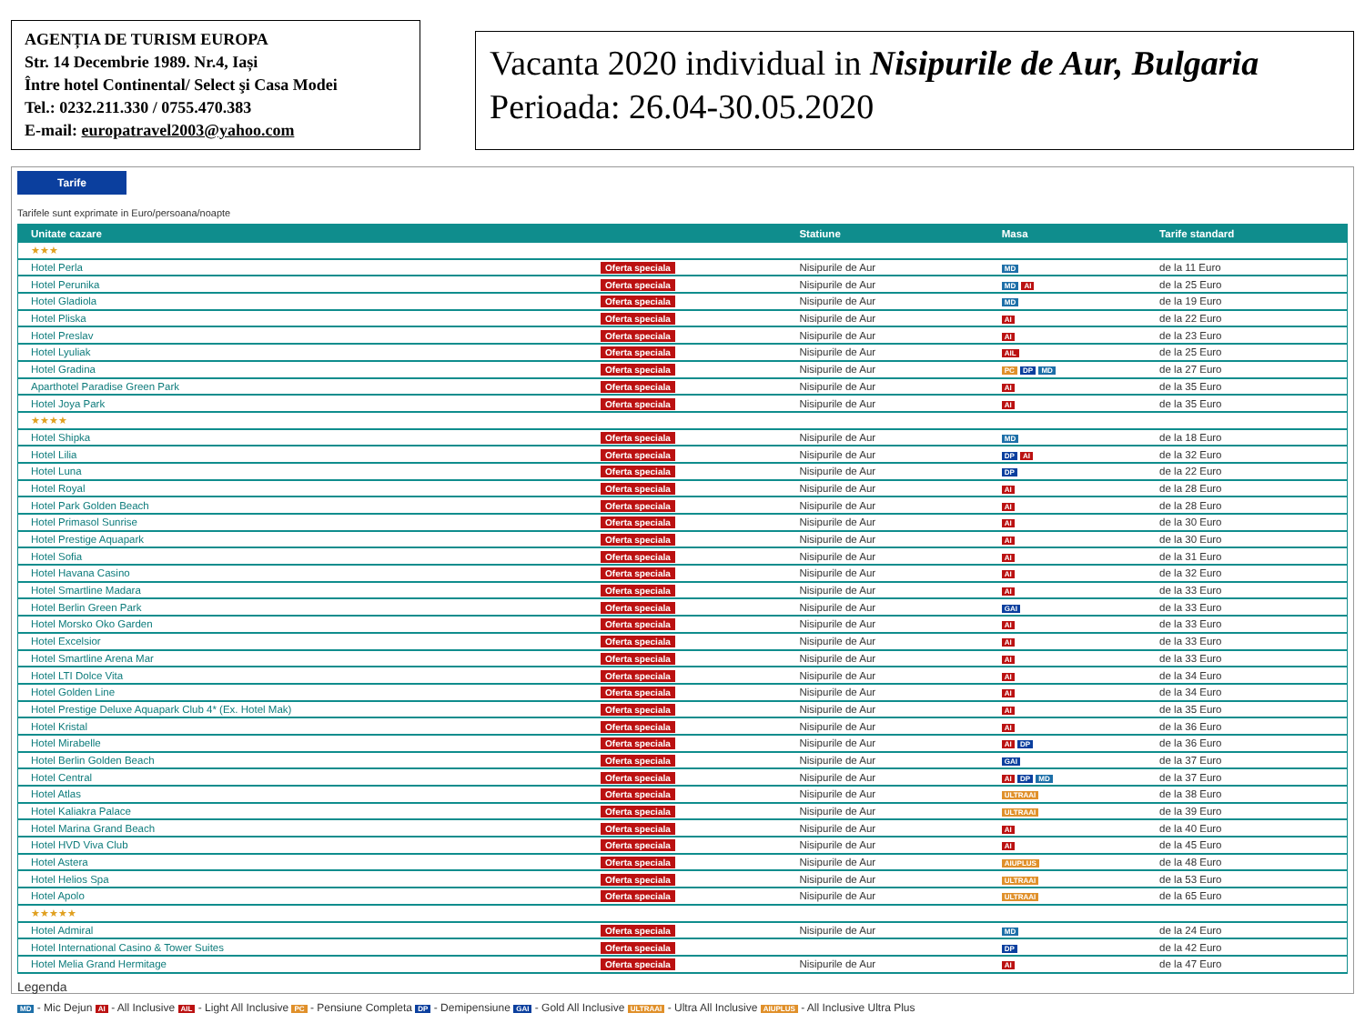AGENȚIA DE TURISM EUROPA
Str. 14 Decembrie 1989. Nr.4, Iași
Între hotel Continental/ Select şi Casa Modei
Tel.: 0232.211.330 / 0755.470.383
E-mail: europatravel2003@yahoo.com
Vacanta 2020 individual in Nisipurile de Aur, Bulgaria
Perioada: 26.04-30.05.2020
Tarife
Tarifele sunt exprimate in Euro/persoana/noapte
| Unitate cazare | | Statiune | Masa | Tarife standard |
| --- | --- | --- | --- | --- |
| ★★★ | | | | |
| Hotel Perla | Oferta speciala | Nisipurile de Aur | MD | de la 11 Euro |
| Hotel Perunika | Oferta speciala | Nisipurile de Aur | MD AI | de la 25 Euro |
| Hotel Gladiola | Oferta speciala | Nisipurile de Aur | MD | de la 19 Euro |
| Hotel Pliska | Oferta speciala | Nisipurile de Aur | AI | de la 22 Euro |
| Hotel Preslav | Oferta speciala | Nisipurile de Aur | AI | de la 23 Euro |
| Hotel Lyuliak | Oferta speciala | Nisipurile de Aur | AIL | de la 25 Euro |
| Hotel Gradina | Oferta speciala | Nisipurile de Aur | PC DP MD | de la 27 Euro |
| Aparthotel Paradise Green Park | Oferta speciala | Nisipurile de Aur | AI | de la 35 Euro |
| Hotel Joya Park | Oferta speciala | Nisipurile de Aur | AI | de la 35 Euro |
| ★★★★ | | | | |
| Hotel Shipka | Oferta speciala | Nisipurile de Aur | MD | de la 18 Euro |
| Hotel Lilia | Oferta speciala | Nisipurile de Aur | DP AI | de la 32 Euro |
| Hotel Luna | Oferta speciala | Nisipurile de Aur | DP | de la 22 Euro |
| Hotel Royal | Oferta speciala | Nisipurile de Aur | AI | de la 28 Euro |
| Hotel Park Golden Beach | Oferta speciala | Nisipurile de Aur | AI | de la 28 Euro |
| Hotel Primasol Sunrise | Oferta speciala | Nisipurile de Aur | AI | de la 30 Euro |
| Hotel Prestige Aquapark | Oferta speciala | Nisipurile de Aur | AI | de la 30 Euro |
| Hotel Sofia | Oferta speciala | Nisipurile de Aur | AI | de la 31 Euro |
| Hotel Havana Casino | Oferta speciala | Nisipurile de Aur | AI | de la 32 Euro |
| Hotel Smartline Madara | Oferta speciala | Nisipurile de Aur | AI | de la 33 Euro |
| Hotel Berlin Green Park | Oferta speciala | Nisipurile de Aur | GAI | de la 33 Euro |
| Hotel Morsko Oko Garden | Oferta speciala | Nisipurile de Aur | AI | de la 33 Euro |
| Hotel Excelsior | Oferta speciala | Nisipurile de Aur | AI | de la 33 Euro |
| Hotel Smartline Arena Mar | Oferta speciala | Nisipurile de Aur | AI | de la 33 Euro |
| Hotel LTI Dolce Vita | Oferta speciala | Nisipurile de Aur | AI | de la 34 Euro |
| Hotel Golden Line | Oferta speciala | Nisipurile de Aur | AI | de la 34 Euro |
| Hotel Prestige Deluxe Aquapark Club 4* (Ex. Hotel Mak) | Oferta speciala | Nisipurile de Aur | AI | de la 35 Euro |
| Hotel Kristal | Oferta speciala | Nisipurile de Aur | AI | de la 36 Euro |
| Hotel Mirabelle | Oferta speciala | Nisipurile de Aur | AI DP | de la 36 Euro |
| Hotel Berlin Golden Beach | Oferta speciala | Nisipurile de Aur | GAI | de la 37 Euro |
| Hotel Central | Oferta speciala | Nisipurile de Aur | AI DP MD | de la 37 Euro |
| Hotel Atlas | Oferta speciala | Nisipurile de Aur | ULTRAAI | de la 38 Euro |
| Hotel Kaliakra Palace | Oferta speciala | Nisipurile de Aur | ULTRAAI | de la 39 Euro |
| Hotel Marina Grand Beach | Oferta speciala | Nisipurile de Aur | AI | de la 40 Euro |
| Hotel HVD Viva Club | Oferta speciala | Nisipurile de Aur | AI | de la 45 Euro |
| Hotel Astera | Oferta speciala | Nisipurile de Aur | AIUPLUS | de la 48 Euro |
| Hotel Helios Spa | Oferta speciala | Nisipurile de Aur | ULTRAAI | de la 53 Euro |
| Hotel Apolo | Oferta speciala | Nisipurile de Aur | ULTRAAI | de la 65 Euro |
| ★★★★★ | | | | |
| Hotel Admiral | Oferta speciala | Nisipurile de Aur | MD | de la 24 Euro |
| Hotel International Casino & Tower Suites | Oferta speciala | | DP | de la 42 Euro |
| Hotel Melia Grand Hermitage | Oferta speciala | Nisipurile de Aur | AI | de la 47 Euro |
Legenda
MD - Mic Dejun AI - All Inclusive AIL - Light All Inclusive PC - Pensiune Completa DP - Demipensiune GAI - Gold All Inclusive ULTRAAI - Ultra All Inclusive AIUPLUS - All Inclusive Ultra Plus